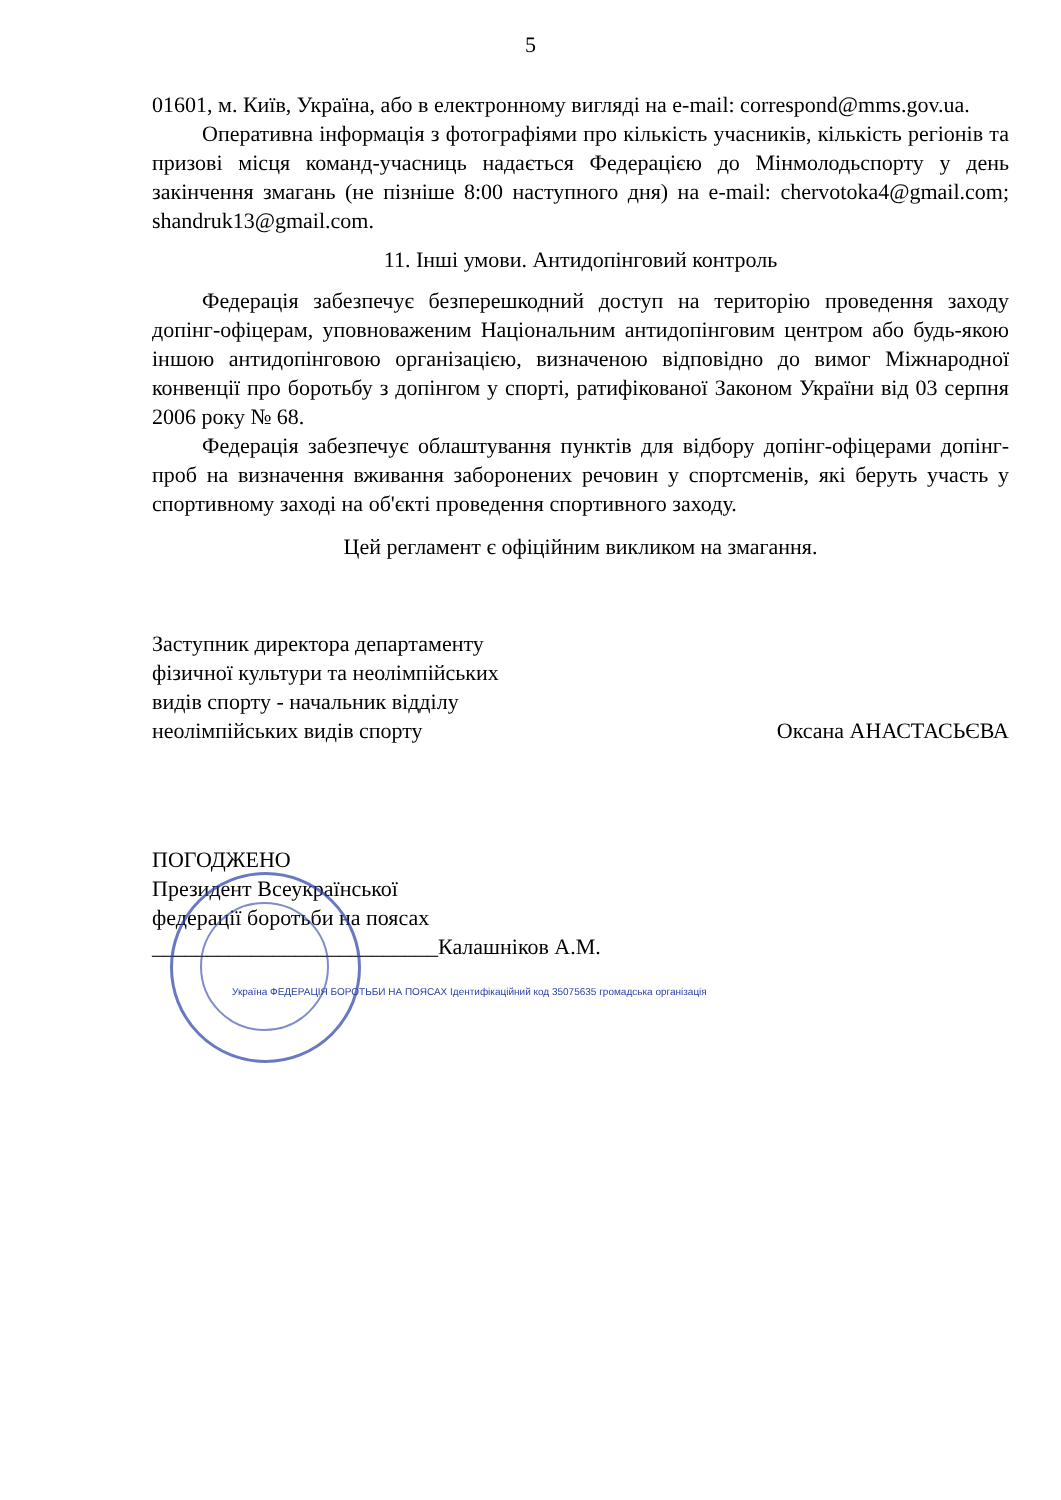5
01601, м. Київ, Україна, або в електронному вигляді на e-mail: correspond@mms.gov.ua.
Оперативна інформація з фотографіями про кількість учасників, кількість регіонів та призові місця команд-учасниць надається Федерацією до Мінмолодьспорту у день закінчення змагань (не пізніше 8:00 наступного дня) на e-mail: chervotoka4@gmail.com; shandruk13@gmail.com.
11. Інші умови. Антидопінговий контроль
Федерація забезпечує безперешкодний доступ на територію проведення заходу допінг-офіцерам, уповноваженим Національним антидопінговим центром або будь-якою іншою антидопінговою організацією, визначеною відповідно до вимог Міжнародної конвенції про боротьбу з допінгом у спорті, ратифікованої Законом України від 03 серпня 2006 року № 68.
Федерація забезпечує облаштування пунктів для відбору допінг-офіцерами допінг-проб на визначення вживання заборонених речовин у спортсменів, які беруть участь у спортивному заході на об'єкті проведення спортивного заходу.
Цей регламент є офіційним викликом на змагання.
Заступник директора департаменту
фізичної культури та неолімпійських
видів спорту - начальник відділу
неолімпійських видів спорту
Оксана АНАСТАСЬЄВА
ПОГОДЖЕНО
Президент Всеукраїнської
федерації боротьби на поясах
__________________________Калашніков А.М.
Україна ФЕДЕРАЦІЯ БОРОТЬБИ НА ПОЯСАХ Ідентифікаційний код 35075635 громадська організація